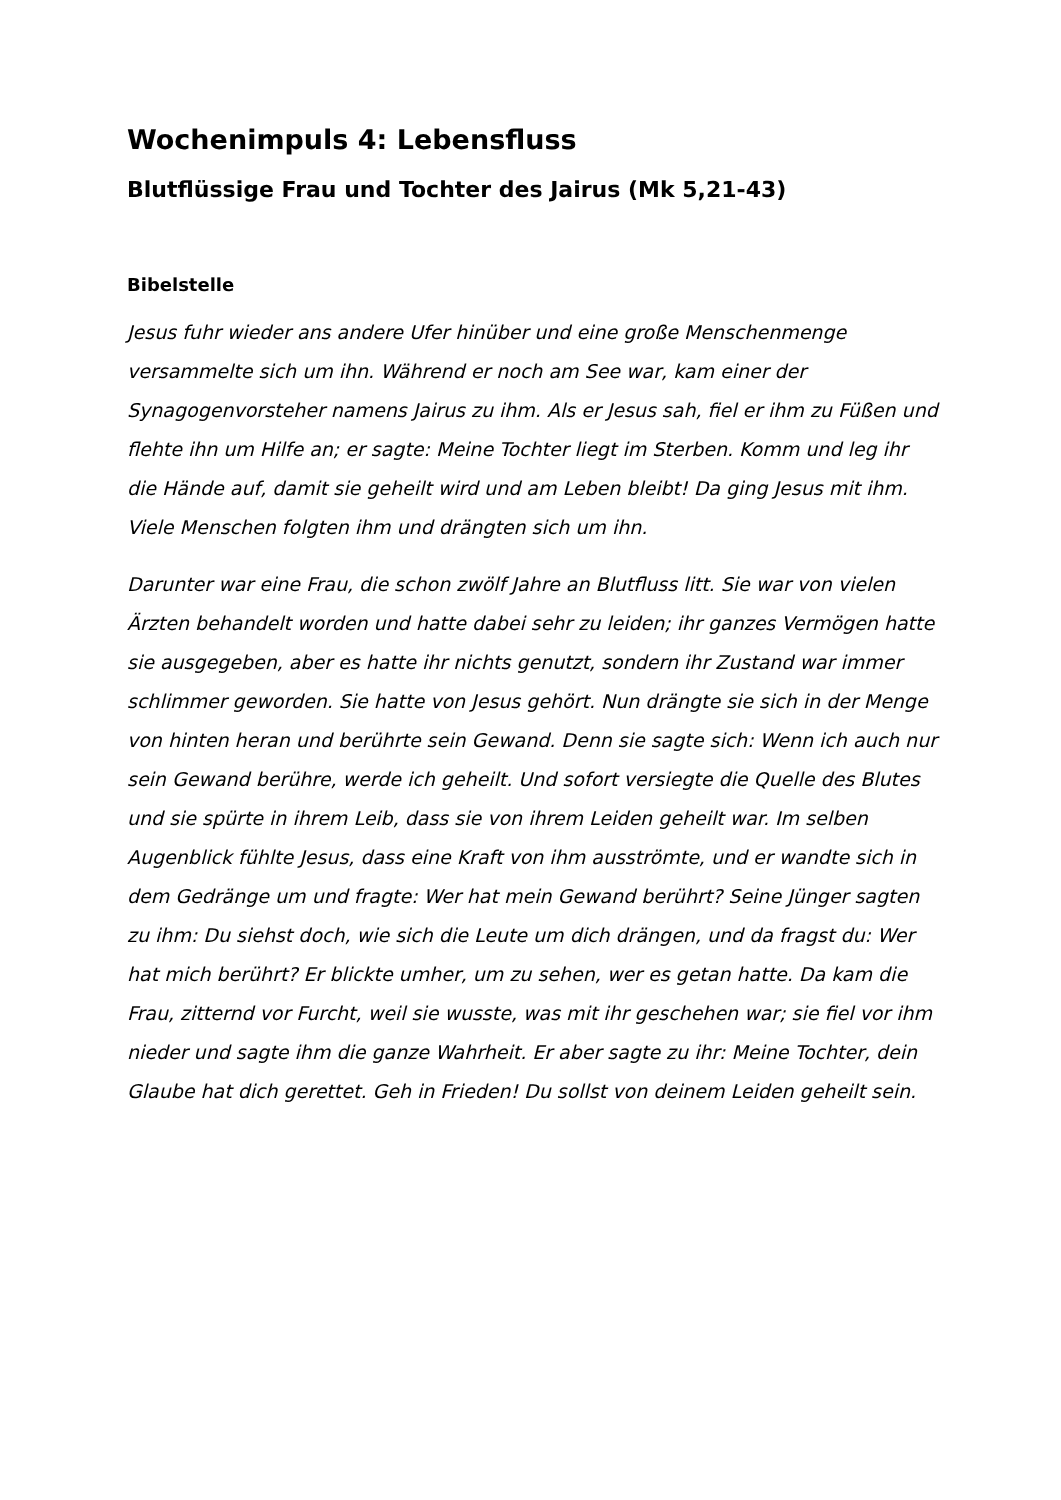Wochenimpuls 4: Lebensfluss
Blutflüssige Frau und Tochter des Jairus (Mk 5,21-43)
Bibelstelle
Jesus fuhr wieder ans andere Ufer hinüber und eine große Menschenmenge versammelte sich um ihn. Während er noch am See war, kam einer der Synagogenvorsteher namens Jairus zu ihm. Als er Jesus sah, fiel er ihm zu Füßen und flehte ihn um Hilfe an; er sagte: Meine Tochter liegt im Sterben. Komm und leg ihr die Hände auf, damit sie geheilt wird und am Leben bleibt! Da ging Jesus mit ihm. Viele Menschen folgten ihm und drängten sich um ihn.
Darunter war eine Frau, die schon zwölf Jahre an Blutfluss litt. Sie war von vielen Ärzten behandelt worden und hatte dabei sehr zu leiden; ihr ganzes Vermögen hatte sie ausgegeben, aber es hatte ihr nichts genutzt, sondern ihr Zustand war immer schlimmer geworden. Sie hatte von Jesus gehört. Nun drängte sie sich in der Menge von hinten heran und berührte sein Gewand. Denn sie sagte sich: Wenn ich auch nur sein Gewand berühre, werde ich geheilt. Und sofort versiegte die Quelle des Blutes und sie spürte in ihrem Leib, dass sie von ihrem Leiden geheilt war. Im selben Augenblick fühlte Jesus, dass eine Kraft von ihm ausströmte, und er wandte sich in dem Gedränge um und fragte: Wer hat mein Gewand berührt? Seine Jünger sagten zu ihm: Du siehst doch, wie sich die Leute um dich drängen, und da fragst du: Wer hat mich berührt? Er blickte umher, um zu sehen, wer es getan hatte. Da kam die Frau, zitternd vor Furcht, weil sie wusste, was mit ihr geschehen war; sie fiel vor ihm nieder und sagte ihm die ganze Wahrheit. Er aber sagte zu ihr: Meine Tochter, dein Glaube hat dich gerettet. Geh in Frieden! Du sollst von deinem Leiden geheilt sein.